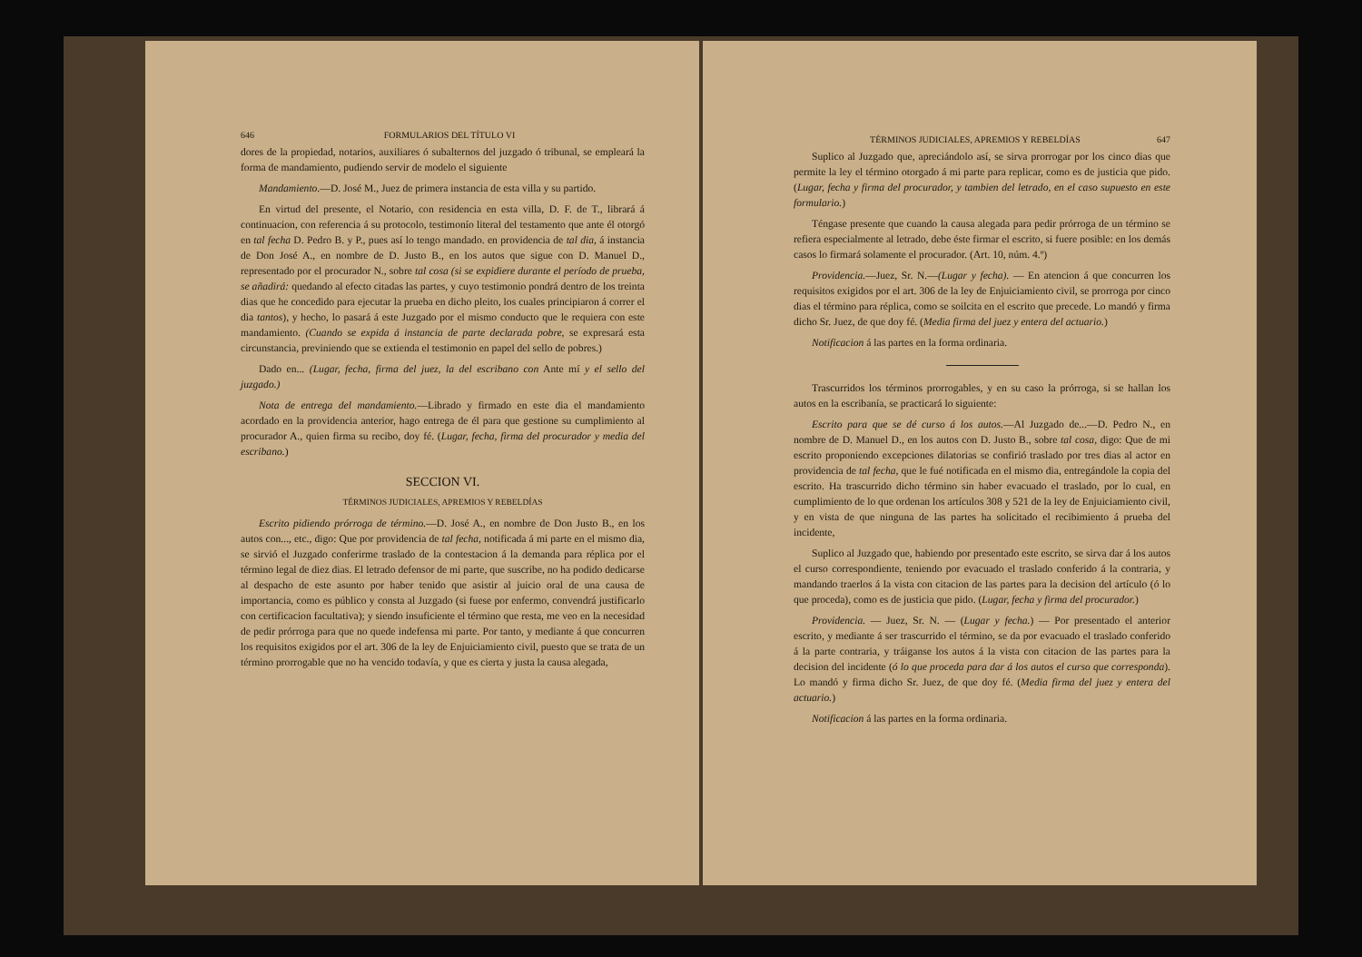646 FORMULARIOS DEL TÍTULO VI
dores de la propiedad, notarios, auxiliares ó subalternos del juzgado ó tribunal, se empleará la forma de mandamiento, pudiendo servir de modelo el siguiente
Mandamiento.—D. José M., Juez de primera instancia de esta villa y su partido.
En virtud del presente, el Notario, con residencia en esta villa, D. F. de T., librará á continuacion, con referencia á su protocolo, testimonío literal del testamento que ante él otorgó en tal fecha D. Pedro B. y P., pues así lo tengo mandado. en providencia de tal dia, á instancia de Don José A., en nombre de D. Justo B., en los autos que sigue con D. Manuel D., representado por el procurador N., sobre tal cosa (si se expidiere durante el período de prueba, se añadirá: quedando al efecto citadas las partes, y cuyo testimonio pondrá dentro de los treinta dias que he concedido para ejecutar la prueba en dicho pleito, los cuales principiaron á correr el dia tantos), y hecho, lo pasará á este Juzgado por el mismo conducto que le requiera con este mandamiento. (Cuando se expida á instancia de parte declarada pobre, se expresará esta circunstancia, previniendo que se extienda el testimonio en papel del sello de pobres.)
Dado en... (Lugar, fecha, firma del juez, la del escribano con Ante mí y el sello del juzgado.)
Nota de entrega del mandamiento.—Librado y firmado en este dia el mandamiento acordado en la providencia anterior, hago entrega de él para que gestione su cumplimiento al procurador A., quien firma su recibo, doy fé. (Lugar, fecha, firma del procurador y media del escribano.)
SECCION VI.
TÉRMINOS JUDICIALES, APREMIOS Y REBELDÍAS
Escrito pidiendo prórroga de término.—D. José A., en nombre de Don Justo B., en los autos con..., etc., digo: Que por providencia de tal fecha, notificada á mi parte en el mismo dia, se sirvió el Juzgado conferirme traslado de la contestacion á la demanda para réplica por el término legal de diez dias. El letrado defensor de mi parte, que suscribe, no ha podido dedicarse al despacho de este asunto por haber tenido que asistir al juicio oral de una causa de importancia, como es público y consta al Juzgado (si fuese por enfermo, convendrá justificarlo con certificacion facultativa); y siendo insuficiente el término que resta, me veo en la necesidad de pedir prórroga para que no quede indefensa mi parte. Por tanto, y mediante á que concurren los requisitos exigidos por el art. 306 de la ley de Enjuiciamiento civil, puesto que se trata de un término prorrogable que no ha vencido todavía, y que es cierta y justa la causa alegada,
TÉRMINOS JUDICIALES, APREMIOS Y REBELDÍAS 647
Suplico al Juzgado que, apreciándolo así, se sirva prorrogar por los cinco dias que permite la ley el término otorgado á mi parte para replicar, como es de justicia que pido. (Lugar, fecha y firma del procurador, y tambien del letrado, en el caso supuesto en este formulario.)
Téngase presente que cuando la causa alegada para pedir prórroga de un término se refiera especialmente al letrado, debe éste firmar el escrito, si fuere posible: en los demás casos lo firmará solamente el procurador. (Art. 10, núm. 4.º)
Providencia.—Juez, Sr. N.—(Lugar y fecha). — En atencion á que concurren los requisitos exigidos por el art. 306 de la ley de Enjuiciamiento civil, se prorroga por cinco dias el término para réplica, como se soilcita en el escrito que precede. Lo mandó y firma dicho Sr. Juez, de que doy fé. (Media firma del juez y entera del actuario.)
Notificacion á las partes en la forma ordinaria.
Trascurridos los términos prorrogables, y en su caso la prórroga, si se hallan los autos en la escribanía, se practicará lo siguiente:
Escrito para que se dé curso á los autos.—Al Juzgado de...—D. Pedro N., en nombre de D. Manuel D., en los autos con D. Justo B., sobre tal cosa, digo: Que de mi escrito proponiendo excepciones dilatorias se confirió traslado por tres dias al actor en providencia de tal fecha, que le fué notificada en el mismo dia, entregándole la copia del escrito. Ha trascurrido dicho término sin haber evacuado el traslado, por lo cual, en cumplimiento de lo que ordenan los artículos 308 y 521 de la ley de Enjuiciamiento civil, y en vista de que ninguna de las partes ha solicitado el recibimiento á prueba del incidente,
Suplico al Juzgado que, habiendo por presentado este escrito, se sirva dar á los autos el curso correspondiente, teniendo por evacuado el traslado conferido á la contraria, y mandando traerlos á la vista con citacion de las partes para la decision del artículo (ó lo que proceda), como es de justicia que pido. (Lugar, fecha y firma del procurador.)
Providencia. — Juez, Sr. N. — (Lugar y fecha.) — Por presentado el anterior escrito, y mediante á ser trascurrido el término, se da por evacuado el traslado conferido á la parte contraria, y tráiganse los autos á la vista con citacion de las partes para la decision del incidente (ó lo que proceda para dar á los autos el curso que corresponda). Lo mandó y firma dicho Sr. Juez, de que doy fé. (Media firma del juez y entera del actuario.)
Notificacion á las partes en la forma ordinaria.